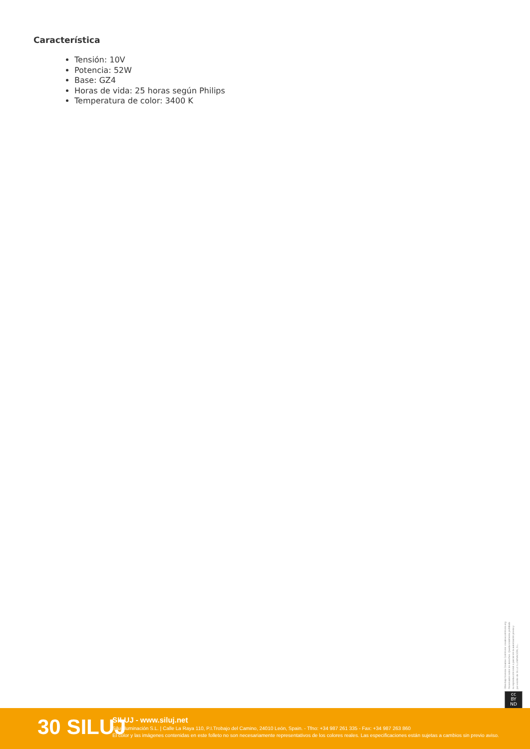Característica
Tensión: 10V
Potencia: 52W
Base: GZ4
Horas de vida: 25 horas según Philips
Temperatura de color: 3400 K
Obra bajo licencia Creative Commons: creativecommons.org
Reservados todos los derechos. Queda totalmente prohibido
su reproducción total o parcial sin la autorización previa y
por escrito de SILUJ ILUMINACIÓN, S.L.
cc
BY
ND
30 SILUJ
SILUJ - www.siluj.net
Siluj Iluminación S.L. | Calle La Raya 110, P.I.Trobajo del Camino, 24010 León, Spain. - Tfno: +34 987 261 335 - Fax: +34 987 263 860
El color y las imágenes contenidas en este folleto no son necesariamente representativos de los colores reales. Las especificaciones están sujetas a cambios sin previo aviso.